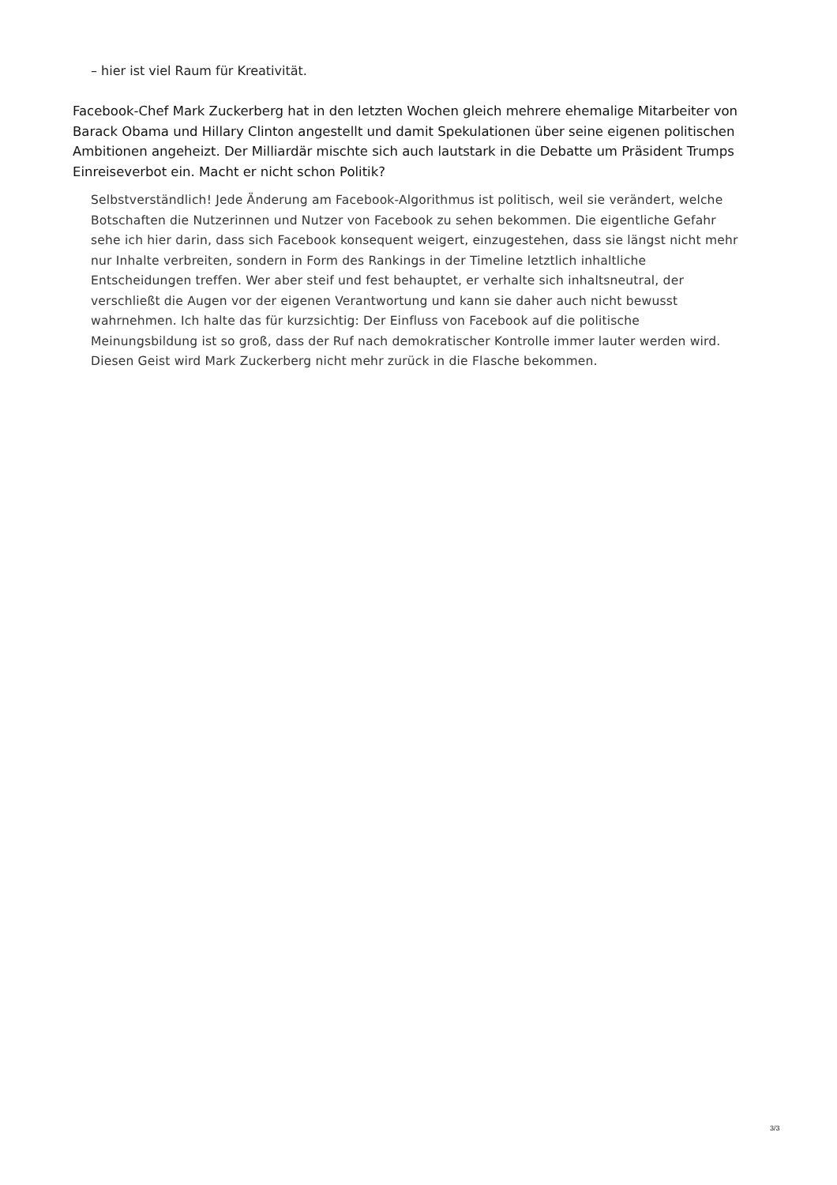– hier ist viel Raum für Kreativität.
Facebook-Chef Mark Zuckerberg hat in den letzten Wochen gleich mehrere ehemalige Mitarbeiter von Barack Obama und Hillary Clinton angestellt und damit Spekulationen über seine eigenen politischen Ambitionen angeheizt. Der Milliardär mischte sich auch lautstark in die Debatte um Präsident Trumps Einreiseverbot ein. Macht er nicht schon Politik?
Selbstverständlich! Jede Änderung am Facebook-Algorithmus ist politisch, weil sie verändert, welche Botschaften die Nutzerinnen und Nutzer von Facebook zu sehen bekommen. Die eigentliche Gefahr sehe ich hier darin, dass sich Facebook konsequent weigert, einzugestehen, dass sie längst nicht mehr nur Inhalte verbreiten, sondern in Form des Rankings in der Timeline letztlich inhaltliche Entscheidungen treffen. Wer aber steif und fest behauptet, er verhalte sich inhaltsneutral, der verschließt die Augen vor der eigenen Verantwortung und kann sie daher auch nicht bewusst wahrnehmen. Ich halte das für kurzsichtig: Der Einfluss von Facebook auf die politische Meinungsbildung ist so groß, dass der Ruf nach demokratischer Kontrolle immer lauter werden wird. Diesen Geist wird Mark Zuckerberg nicht mehr zurück in die Flasche bekommen.
3/3